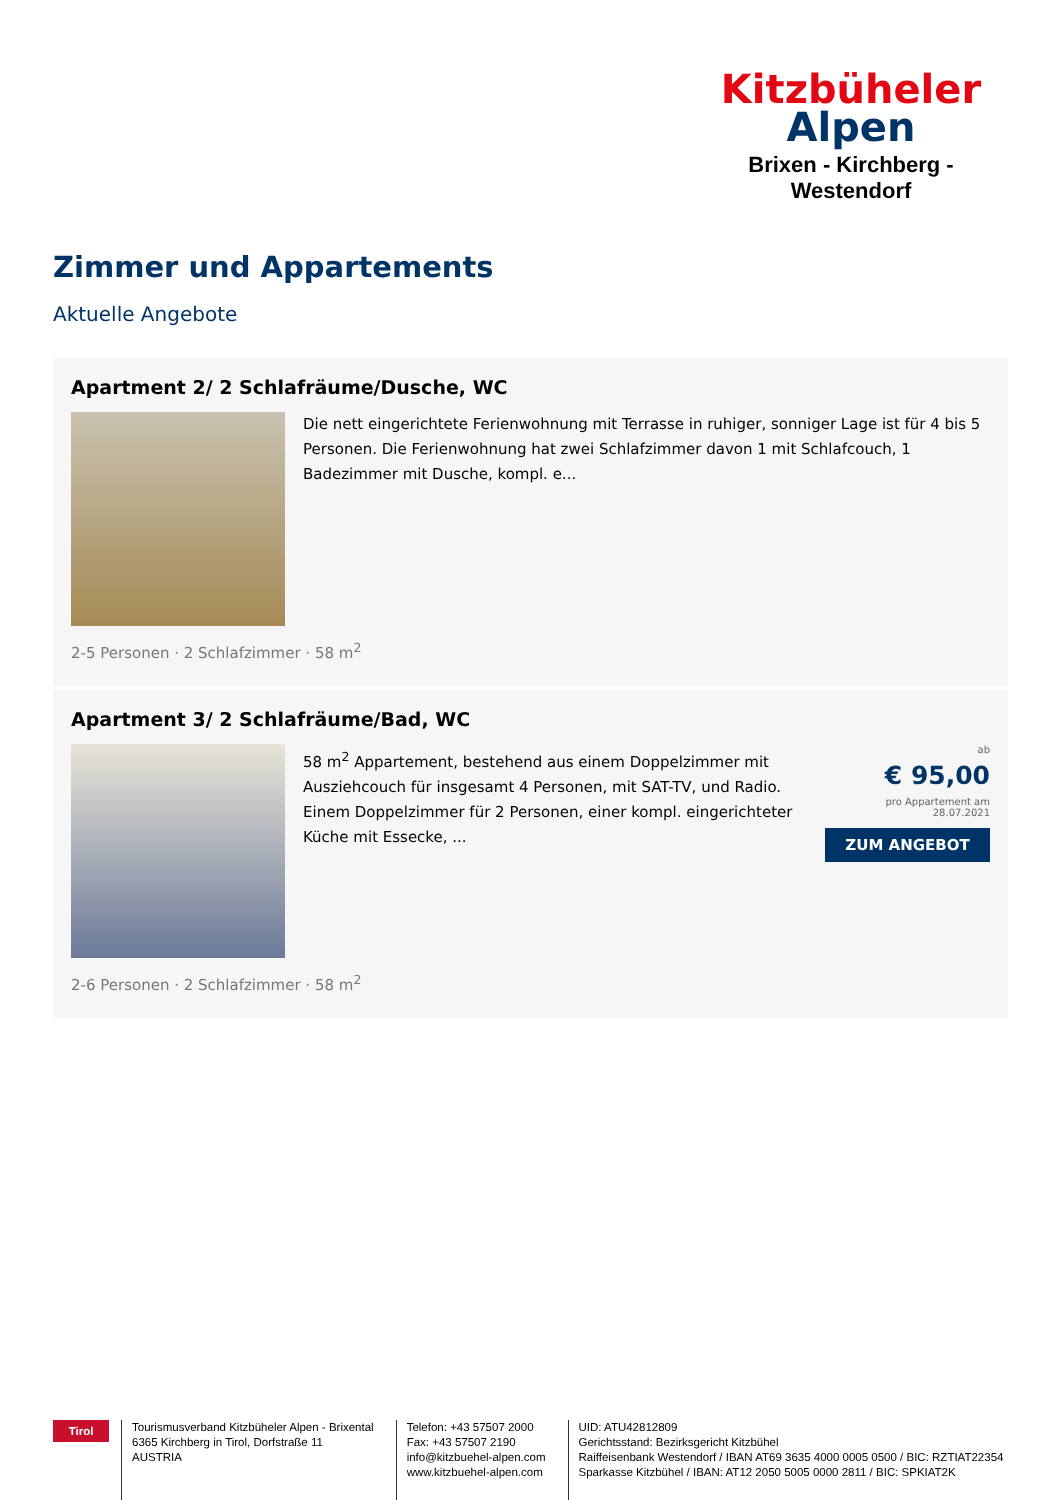Kitzbüheler
Alpen
Brixen - Kirchberg - Westendorf
Zimmer und Appartements
Aktuelle Angebote
Apartment 2/ 2 Schlafräume/Dusche, WC
Die nett eingerichtete Ferienwohnung mit Terrasse in ruhiger, sonniger Lage ist für 4 bis 5 Personen. Die Ferienwohnung hat zwei Schlafzimmer davon 1 mit Schlafcouch, 1 Badezimmer mit Dusche, kompl. e...
2-5 Personen · 2 Schlafzimmer · 58 m<sup>2</sup>
Apartment 3/ 2 Schlafräume/Bad, WC
58 m<sup>2</sup> Appartement, bestehend aus einem Doppelzimmer mit Ausziehcouch für insgesamt 4 Personen, mit SAT-TV, und Radio. Einem Doppelzimmer für 2 Personen, einer kompl. eingerichteter Küche mit Essecke, ...
ab
€ 95,00
pro Appartement am 28.07.2021
ZUM ANGEBOT
2-6 Personen · 2 Schlafzimmer · 58 m<sup>2</sup>
Tirol
Tourismusverband Kitzbüheler Alpen - Brixental
6365 Kirchberg in Tirol, Dorfstraße 11
AUSTRIA
Telefon: +43 57507 2000
Fax: +43 57507 2190
info@kitzbuehel-alpen.com
www.kitzbuehel-alpen.com
UID: ATU42812809
Gerichtsstand: Bezirksgericht Kitzbühel
Raiffeisenbank Westendorf / IBAN AT69 3635 4000 0005 0500 / BIC: RZTIAT22354
Sparkasse Kitzbühel / IBAN: AT12 2050 5005 0000 2811 / BIC: SPKIAT2K